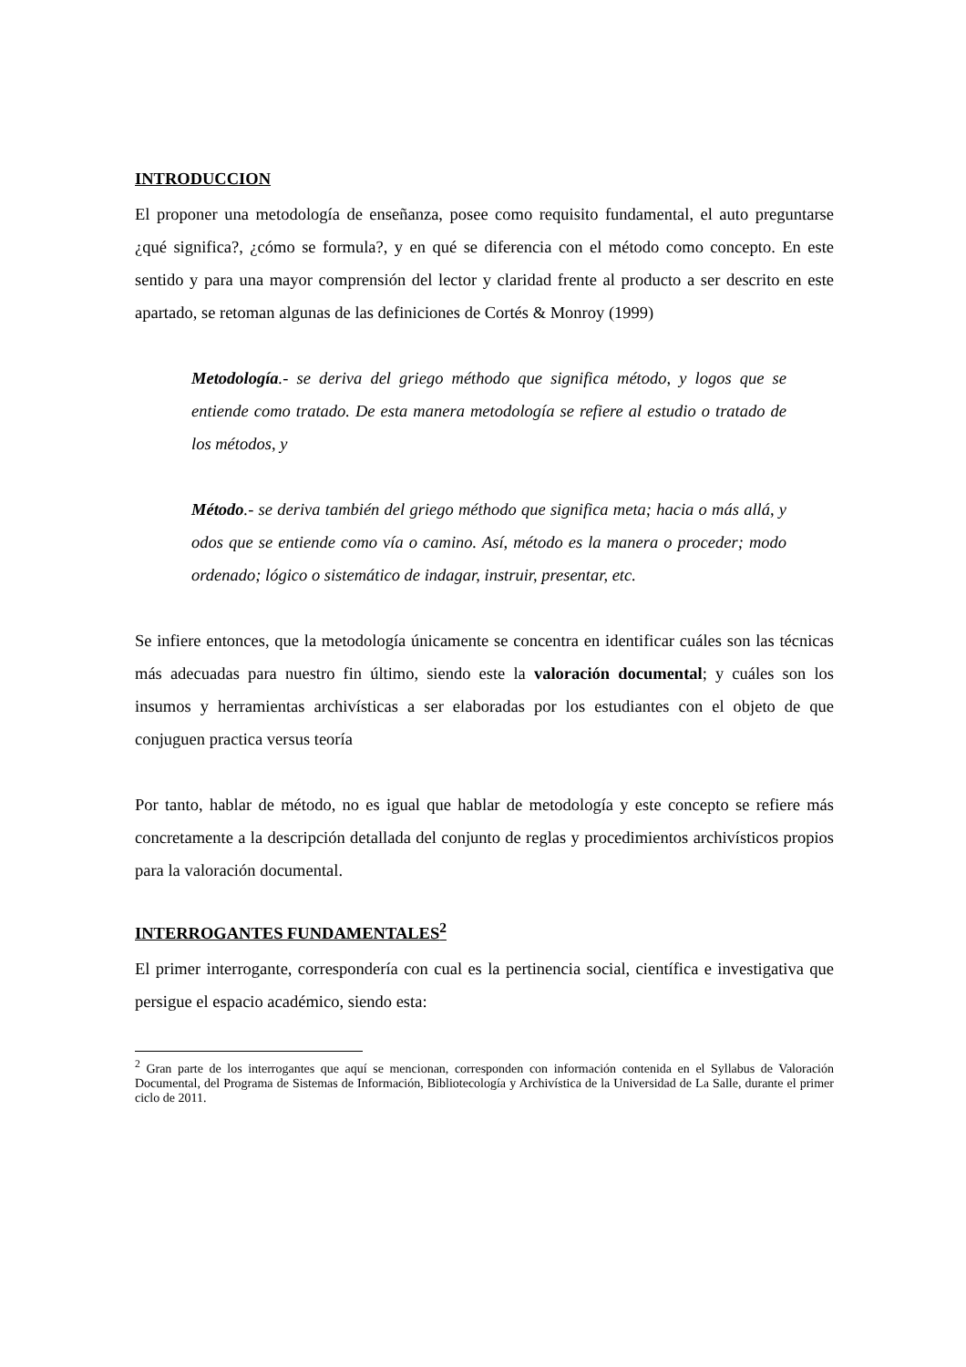INTRODUCCION
El proponer una metodología de enseñanza, posee como requisito fundamental, el auto preguntarse ¿qué significa?, ¿cómo se formula?, y en qué se diferencia con el método como concepto. En este sentido y para una mayor comprensión del lector y claridad frente al producto a ser descrito en este apartado, se retoman algunas de las definiciones de Cortés & Monroy (1999)
Metodología.- se deriva del griego méthodo que significa método, y logos que se entiende como tratado. De esta manera metodología se refiere al estudio o tratado de los métodos, y
Método.- se deriva también del griego méthodo que significa meta; hacia o más allá, y odos que se entiende como vía o camino. Así, método es la manera o proceder; modo ordenado; lógico o sistemático de indagar, instruir, presentar, etc.
Se infiere entonces, que la metodología únicamente se concentra en identificar cuáles son las técnicas más adecuadas para nuestro fin último, siendo este la valoración documental; y cuáles son los insumos y herramientas archivísticas a ser elaboradas por los estudiantes con el objeto de que conjuguen practica versus teoría
Por tanto, hablar de método, no es igual que hablar de metodología y este concepto se refiere más concretamente a la descripción detallada del conjunto de reglas y procedimientos archivísticos propios para la valoración documental.
INTERROGANTES FUNDAMENTALES<sup>2</sup>
El primer interrogante, correspondería con cual es la pertinencia social, científica e investigativa que persigue el espacio académico, siendo esta:
<sup>2</sup> Gran parte de los interrogantes que aquí se mencionan, corresponden con información contenida en el Syllabus de Valoración Documental, del Programa de Sistemas de Información, Bibliotecología y Archivística de la Universidad de La Salle, durante el primer ciclo de 2011.